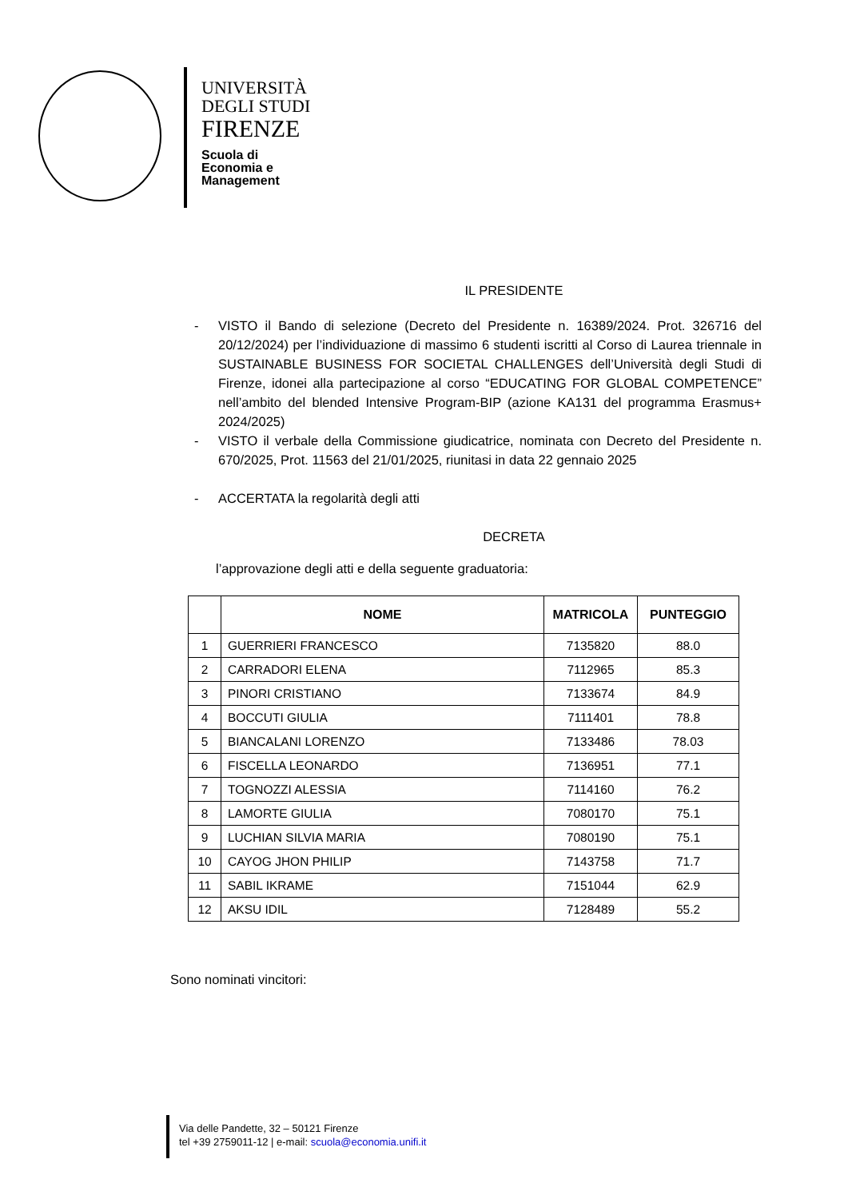UNIVERSITÀ
DEGLI STUDI
FIRENZE
Scuola di
Economia e
Management
IL PRESIDENTE
- VISTO il Bando di selezione (Decreto del Presidente n. 16389/2024. Prot. 326716 del 20/12/2024) per l’individuazione di massimo 6 studenti iscritti al Corso di Laurea triennale in SUSTAINABLE BUSINESS FOR SOCIETAL CHALLENGES dell’Università degli Studi di Firenze, idonei alla partecipazione al corso “EDUCATING FOR GLOBAL COMPETENCE” nell’ambito del blended Intensive Program-BIP (azione KA131 del programma Erasmus+ 2024/2025)
- VISTO il verbale della Commissione giudicatrice, nominata con Decreto del Presidente n. 670/2025, Prot. 11563 del 21/01/2025, riunitasi in data 22 gennaio 2025
- ACCERTATA la regolarità degli atti
DECRETA
l’approvazione degli atti e della seguente graduatoria:
| | NOME | MATRICOLA | PUNTEGGIO |
| --- | --- | --- | --- |
| 1 | GUERRIERI FRANCESCO | 7135820 | 88.0 |
| 2 | CARRADORI ELENA | 7112965 | 85.3 |
| 3 | PINORI CRISTIANO | 7133674 | 84.9 |
| 4 | BOCCUTI GIULIA | 7111401 | 78.8 |
| 5 | BIANCALANI LORENZO | 7133486 | 78.03 |
| 6 | FISCELLA LEONARDO | 7136951 | 77.1 |
| 7 | TOGNOZZI ALESSIA | 7114160 | 76.2 |
| 8 | LAMORTE GIULIA | 7080170 | 75.1 |
| 9 | LUCHIAN SILVIA MARIA | 7080190 | 75.1 |
| 10 | CAYOG JHON PHILIP | 7143758 | 71.7 |
| 11 | SABIL IKRAME | 7151044 | 62.9 |
| 12 | AKSU IDIL | 7128489 | 55.2 |
Sono nominati vincitori:
Via delle Pandette, 32 – 50121 Firenze
tel +39 2759011-12 | e-mail: scuola@economia.unifi.it